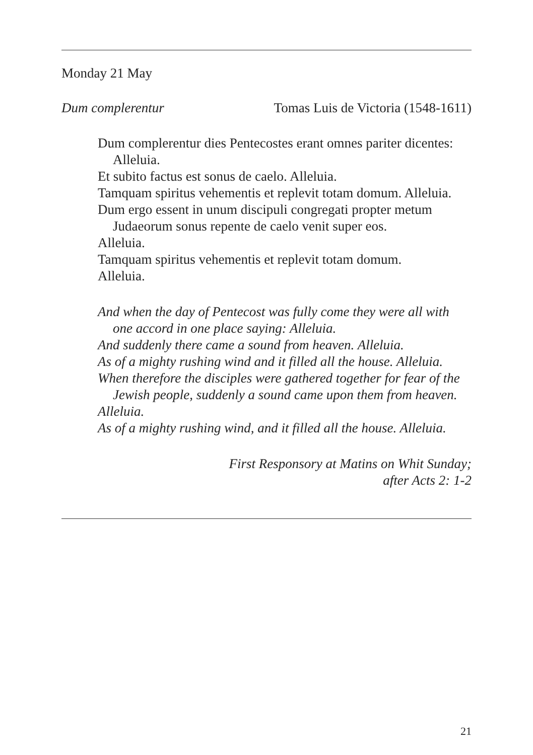Monday 21 May
Dum complerentur Tomas Luis de Victoria (1548-1611)
Dum complerentur dies Pentecostes erant omnes pariter dicentes: Alleluia.
Et subito factus est sonus de caelo. Alleluia.
Tamquam spiritus vehementis et replevit totam domum. Alleluia.
Dum ergo essent in unum discipuli congregati propter metum Judaeorum sonus repente de caelo venit super eos.
Alleluia.
Tamquam spiritus vehementis et replevit totam domum.
Alleluia.
And when the day of Pentecost was fully come they were all with one accord in one place saying: Alleluia.
And suddenly there came a sound from heaven. Alleluia.
As of a mighty rushing wind and it filled all the house. Alleluia.
When therefore the disciples were gathered together for fear of the Jewish people, suddenly a sound came upon them from heaven.
Alleluia.
As of a mighty rushing wind, and it filled all the house. Alleluia.
First Responsory at Matins on Whit Sunday;
after Acts 2: 1-2
21